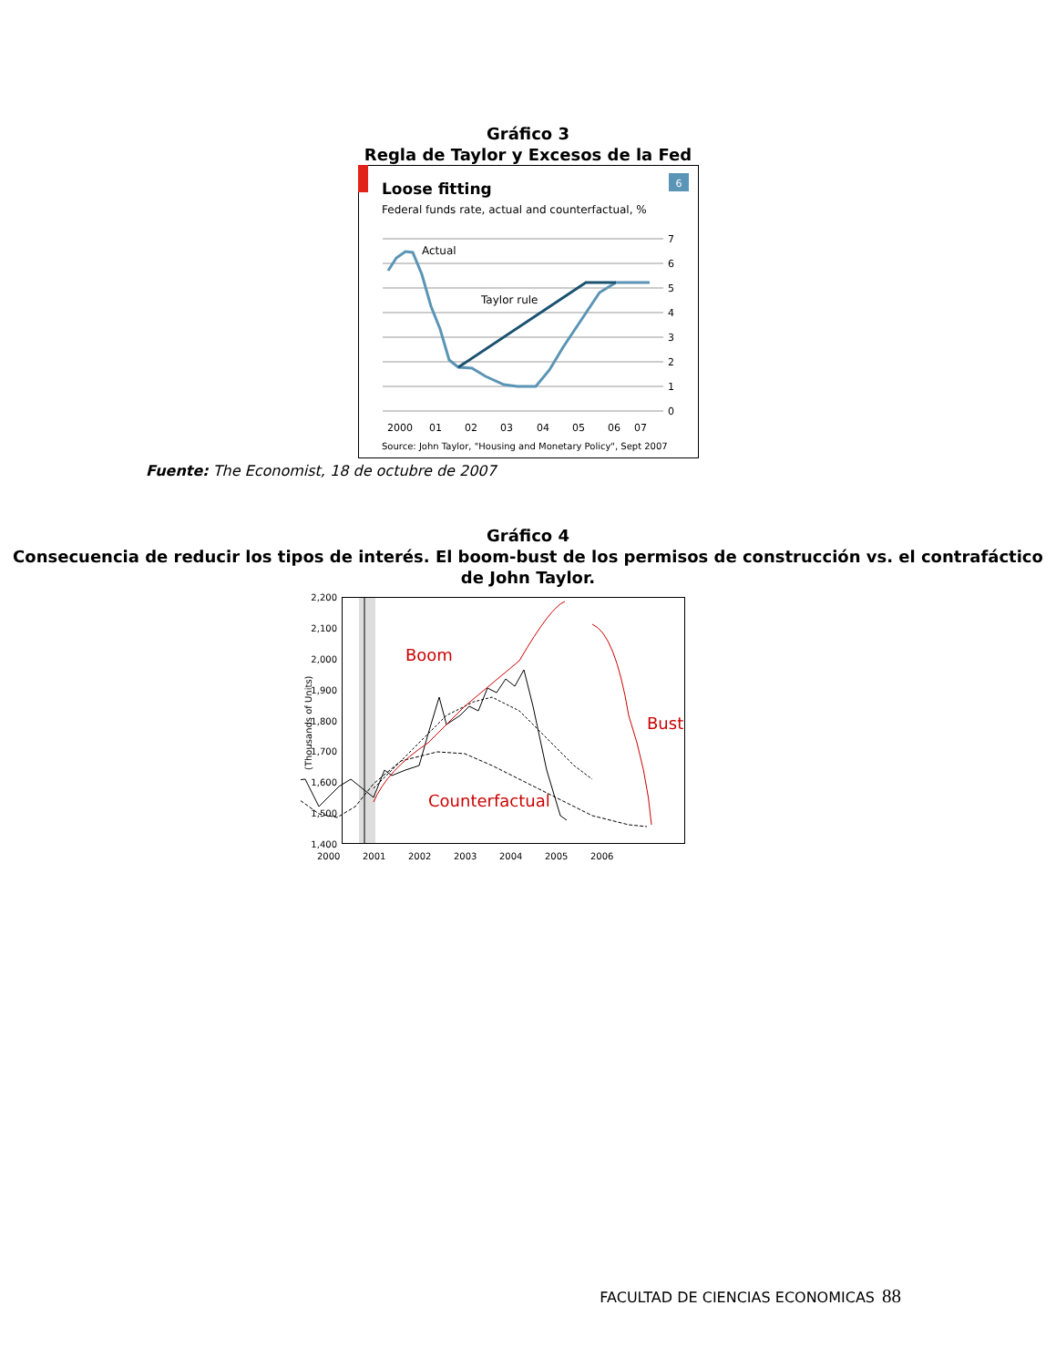Gráfico 3
Regla de Taylor y Excesos de la Fed
6
Loose fitting
Federal funds rate, actual and counterfactual, %
7
6
5
4
3
2
1
0
2000
01
02
03
04
05
06
07
Actual
Taylor rule
Source: John Taylor, "Housing and Monetary Policy", Sept 2007
Fuente: The Economist, 18 de octubre de 2007
Gráfico 4
Consecuencia de reducir los tipos de interés. El boom-bust de los permisos de construcción vs. el contrafáctico de John Taylor.
(Thousands of Units)
2,200
2,100
2,000
1,900
1,800
1,700
1,600
1,500
1,400
2000
2001
2002
2003
2004
2005
2006
Boom
Bust
Counterfactual
FACULTAD DE CIENCIAS ECONOMICAS 88